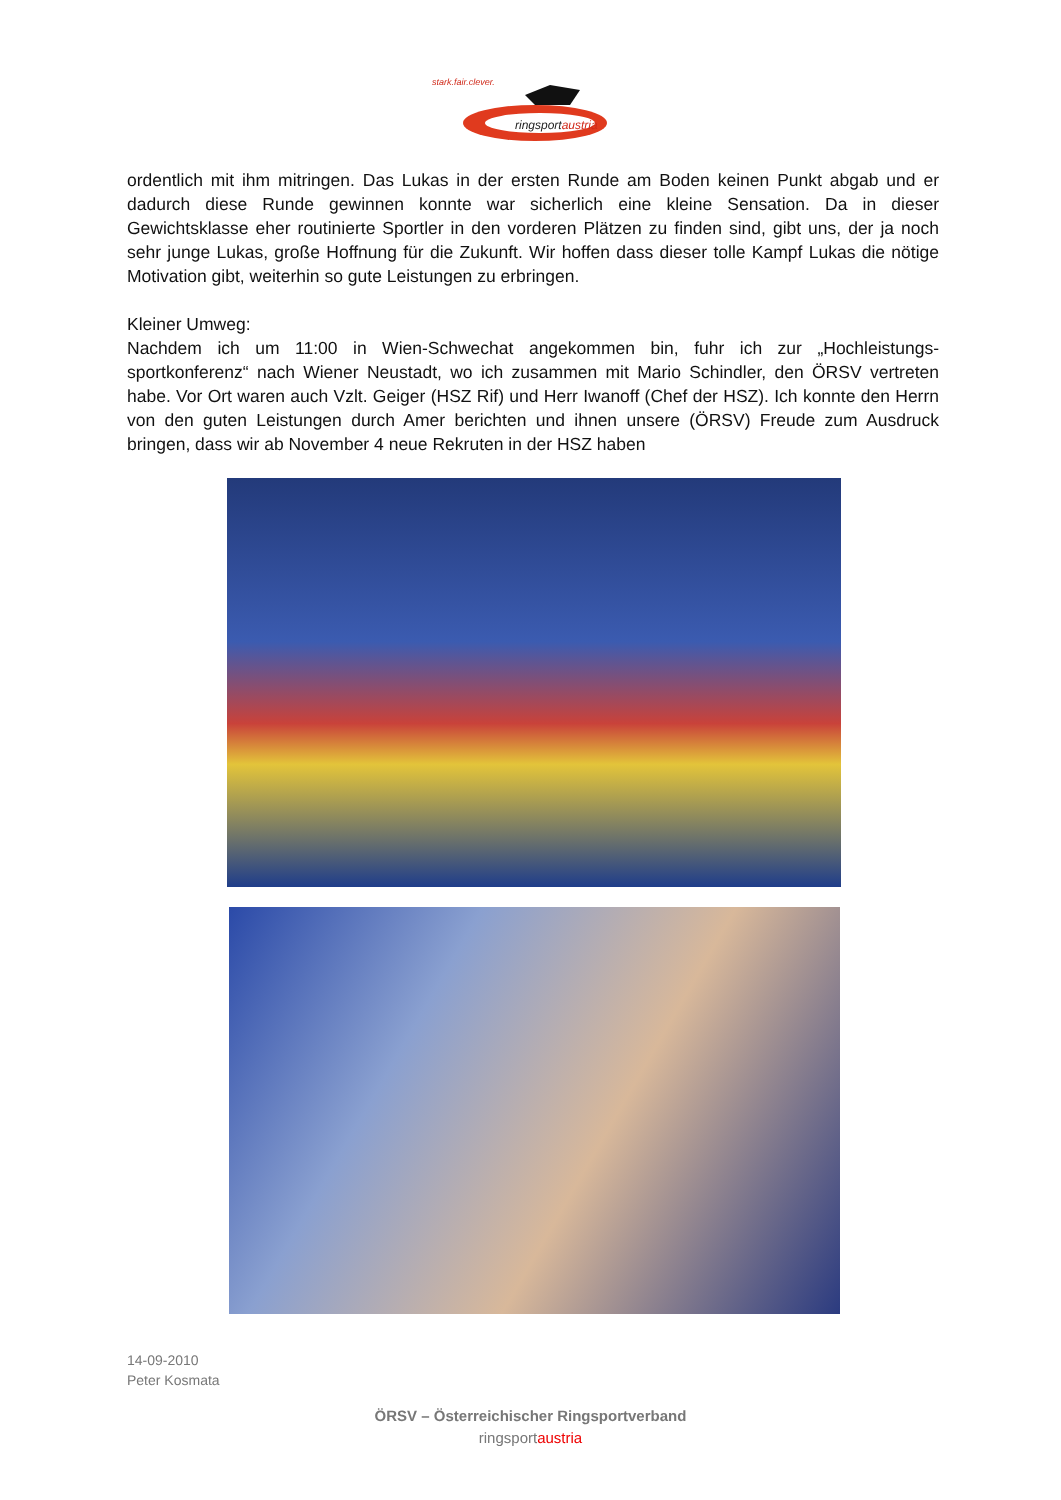stark.fair.clever.
ringsportaustria
ordentlich mit ihm mitringen. Das Lukas in der ersten Runde am Boden keinen Punkt abgab und er dadurch diese Runde gewinnen konnte war sicherlich eine kleine Sensation. Da in dieser Gewichtsklasse eher routinierte Sportler in den vorderen Plätzen zu finden sind, gibt uns, der ja noch sehr junge Lukas, große Hoffnung für die Zukunft. Wir hoffen dass dieser tolle Kampf Lukas die nötige Motivation gibt, weiterhin so gute Leistungen zu erbringen.
Kleiner Umweg:
Nachdem ich um 11:00 in Wien-Schwechat angekommen bin, fuhr ich zur „Hochleistungs-sportkonferenz“ nach Wiener Neustadt, wo ich zusammen mit Mario Schindler, den ÖRSV vertreten habe. Vor Ort waren auch Vzlt. Geiger (HSZ Rif) und Herr Iwanoff (Chef der HSZ). Ich konnte den Herrn von den guten Leistungen durch Amer berichten und ihnen unsere (ÖRSV) Freude zum Ausdruck bringen, dass wir ab November 4 neue Rekruten in der HSZ haben
14-09-2010
Peter Kosmata
ÖRSV – Österreichischer Ringsportverband
ringsportaustria